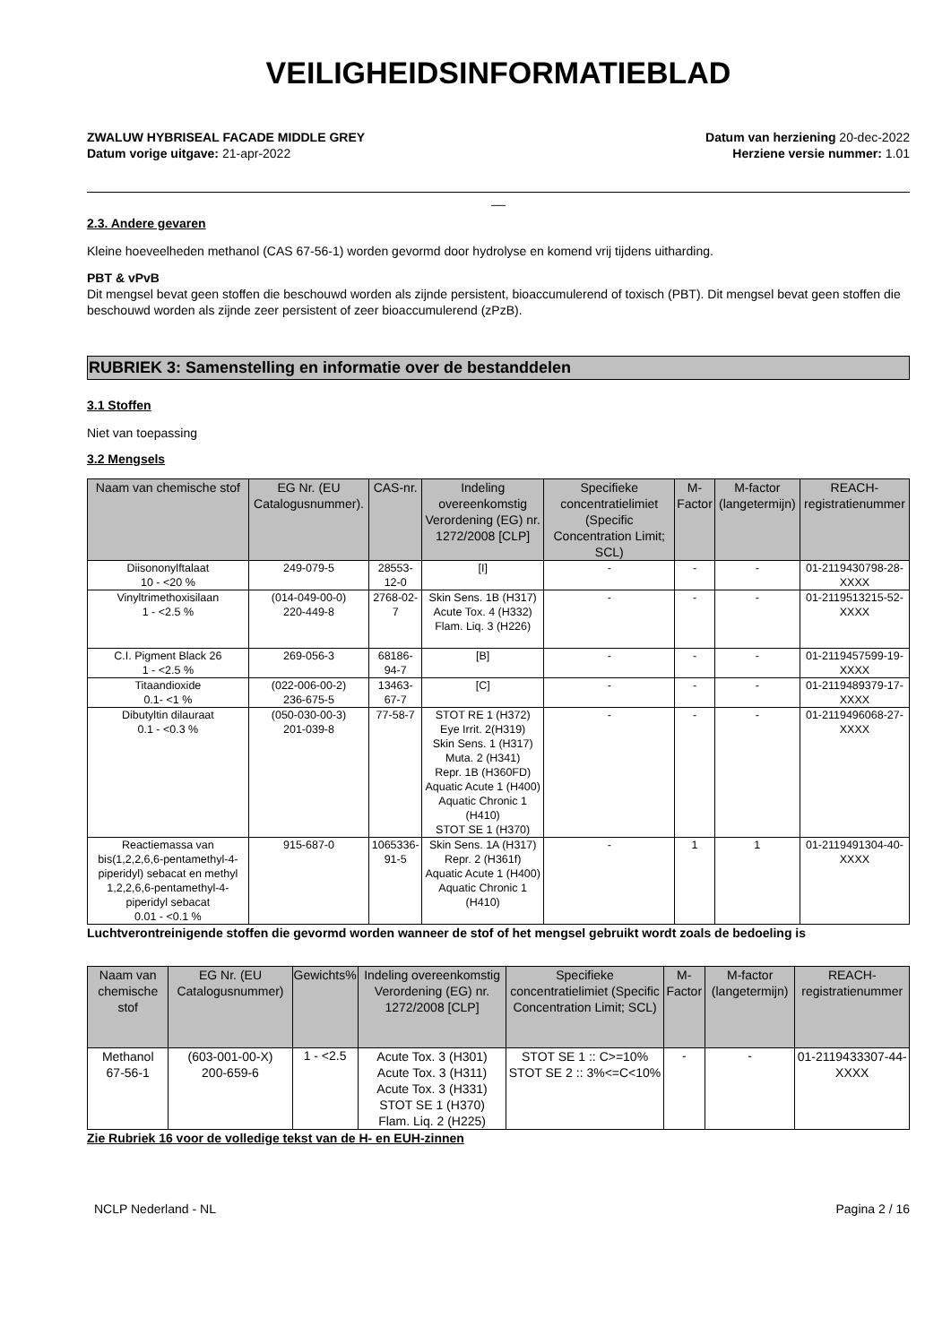VEILIGHEIDSINFORMATIEBLAD
ZWALUW HYBRISEAL FACADE MIDDLE GREY
Datum vorige uitgave: 21-apr-2022
Datum van herziening 20-dec-2022
Herziene versie nummer: 1.01
__
2.3. Andere gevaren
Kleine hoeveelheden methanol (CAS 67-56-1) worden gevormd door hydrolyse en komend vrij tijdens uitharding.
PBT & vPvB
Dit mengsel bevat geen stoffen die beschouwd worden als zijnde persistent, bioaccumulerend of toxisch (PBT). Dit mengsel bevat geen stoffen die beschouwd worden als zijnde zeer persistent of zeer bioaccumulerend (zPzB).
RUBRIEK 3: Samenstelling en informatie over de bestanddelen
3.1 Stoffen
Niet van toepassing
3.2 Mengsels
| Naam van chemische stof | EG Nr. (EU Catalogusnummer). | CAS-nr. | Indeling overeenkomstig Verordening (EG) nr. 1272/2008 [CLP] | Specifieke concentratielimiet (Specific Concentration Limit; SCL) | M-Factor | M-factor (langetermijn) | REACH-registratienummer |
| --- | --- | --- | --- | --- | --- | --- | --- |
| Diisononylftalaat 10 - <20 % | 249-079-5 | 28553-12-0 | [I] | - | - | - | 01-2119430798-28-XXXX |
| Vinyltrimethoxisilaan 1 - <2.5 % | (014-049-00-0) 220-449-8 | 2768-02-7 | Skin Sens. 1B (H317) Acute Tox. 4 (H332) Flam. Liq. 3 (H226) | - | - | - | 01-2119513215-52-XXXX |
| C.I. Pigment Black 26 1 - <2.5 % | 269-056-3 | 68186-94-7 | [B] | - | - | - | 01-2119457599-19-XXXX |
| Titaandioxide 0.1- <1 % | (022-006-00-2) 236-675-5 | 13463-67-7 | [C] | - | - | - | 01-2119489379-17-XXXX |
| Dibutyltin dilauraat 0.1 - <0.3 % | (050-030-00-3) 201-039-8 | 77-58-7 | STOT RE 1 (H372) Eye Irrit. 2(H319) Skin Sens. 1 (H317) Muta. 2 (H341) Repr. 1B (H360FD) Aquatic Acute 1 (H400) Aquatic Chronic 1 (H410) STOT SE 1 (H370) | - | - | - | 01-2119496068-27-XXXX |
| Reactiemassa van bis(1,2,2,6,6-pentamethyl-4-piperidyl) sebacat en methyl 1,2,2,6,6-pentamethyl-4-piperidyl sebacat 0.01 - <0.1 % | 915-687-0 | 1065336-91-5 | Skin Sens. 1A (H317) Repr. 2 (H361f) Aquatic Acute 1 (H400) Aquatic Chronic 1 (H410) | - | 1 | 1 | 01-2119491304-40-XXXX |
Luchtverontreinigende stoffen die gevormd worden wanneer de stof of het mengsel gebruikt wordt zoals de bedoeling is
| Naam van chemische stof | EG Nr. (EU Catalogusnummer) | Gewichts% | Indeling overeenkomstig Verordening (EG) nr. 1272/2008 [CLP] | Specifieke concentratielimiet (Specific Concentration Limit; SCL) | M-Factor | M-factor (langetermijn) | REACH-registratienummer |
| --- | --- | --- | --- | --- | --- | --- | --- |
| Methanol 67-56-1 | (603-001-00-X) 200-659-6 | 1 - <2.5 | Acute Tox. 3 (H301) Acute Tox. 3 (H311) Acute Tox. 3 (H331) STOT SE 1 (H370) Flam. Liq. 2 (H225) | STOT SE 1 :: C>=10% STOT SE 2 :: 3%<=C<10% | - | - | 01-2119433307-44-XXXX |
Zie Rubriek 16 voor de volledige tekst van de H- en EUH-zinnen
NCLP Nederland - NL Pagina 2 / 16